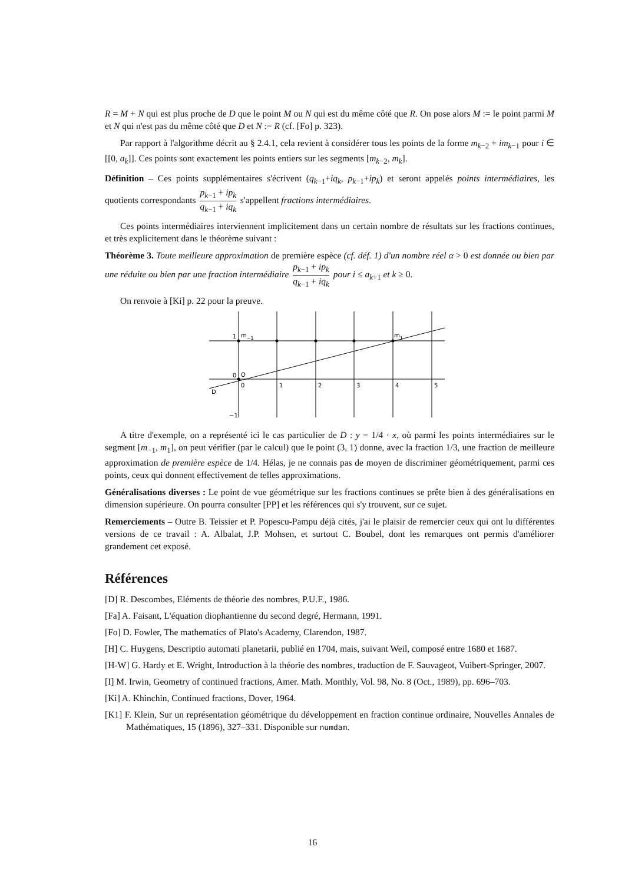R = M + N qui est plus proche de D que le point M ou N qui est du même côté que R. On pose alors M := le point parmi M et N qui n'est pas du même côté que D et N := R (cf. [Fo] p. 323).
Par rapport à l'algorithme décrit au § 2.4.1, cela revient à considérer tous les points de la forme m<sub>k−2</sub> + im<sub>k−1</sub> pour i ∈ [[0, a<sub>k</sub>]]. Ces points sont exactement les points entiers sur les segments [m<sub>k−2</sub>, m<sub>k</sub>].
Définition – Ces points supplémentaires s'écrivent (q<sub>k−1</sub>+iq<sub>k</sub>, p<sub>k−1</sub>+ip<sub>k</sub>) et seront appelés points intermédiaires, les quotients correspondants p<sub>k−1</sub> + ip<sub>k</sub> q<sub>k−1</sub> + iq<sub>k</sub> s'appellent fractions intermédiaires.
Ces points intermédiaires interviennent implicitement dans un certain nombre de résultats sur les fractions continues, et très explicitement dans le théorème suivant :
Théorème 3. Toute meilleure approximation de première espèce (cf. déf. 1) d'un nombre réel α > 0 est donnée ou bien par une réduite ou bien par une fraction intermédiaire p<sub>k−1</sub> + ip<sub>k</sub> q<sub>k−1</sub> + iq<sub>k</sub> pour i ≤ a<sub>k+1</sub> et k ≥ 0.
On renvoie à [Ki] p. 22 pour la preuve.
1
m−1
m1
0
O
D
0
1
2
3
4
5
−1
A titre d'exemple, on a représenté ici le cas particulier de D : y = 1/4 · x, où parmi les points intermédiaires sur le segment [m<sub>−1</sub>, m<sub>1</sub>], on peut vérifier (par le calcul) que le point (3, 1) donne, avec la fraction 1/3, une fraction de meilleure approximation de première espèce de 1/4. Hélas, je ne connais pas de moyen de discriminer géométriquement, parmi ces points, ceux qui donnent effectivement de telles approximations.
Généralisations diverses : Le point de vue géométrique sur les fractions continues se prête bien à des généralisations en dimension supérieure. On pourra consulter [PP] et les références qui s'y trouvent, sur ce sujet.
Remerciements – Outre B. Teissier et P. Popescu-Pampu déjà cités, j'ai le plaisir de remercier ceux qui ont lu différentes versions de ce travail : A. Albalat, J.P. Mohsen, et surtout C. Boubel, dont les remarques ont permis d'améliorer grandement cet exposé.
Références
[D] R. Descombes, Eléments de théorie des nombres, P.U.F., 1986.
[Fa] A. Faisant, L'équation diophantienne du second degré, Hermann, 1991.
[Fo] D. Fowler, The mathematics of Plato's Academy, Clarendon, 1987.
[H] C. Huygens, Descriptio automati planetarii, publié en 1704, mais, suivant Weil, composé entre 1680 et 1687.
[H-W] G. Hardy et E. Wright, Introduction à la théorie des nombres, traduction de F. Sauvageot, Vuibert-Springer, 2007.
[I] M. Irwin, Geometry of continued fractions, Amer. Math. Monthly, Vol. 98, No. 8 (Oct., 1989), pp. 696–703.
[Ki] A. Khinchin, Continued fractions, Dover, 1964.
[K1] F. Klein, Sur un représentation géométrique du développement en fraction continue ordinaire, Nouvelles Annales de Mathématiques, 15 (1896), 327–331. Disponible sur numdam.
16